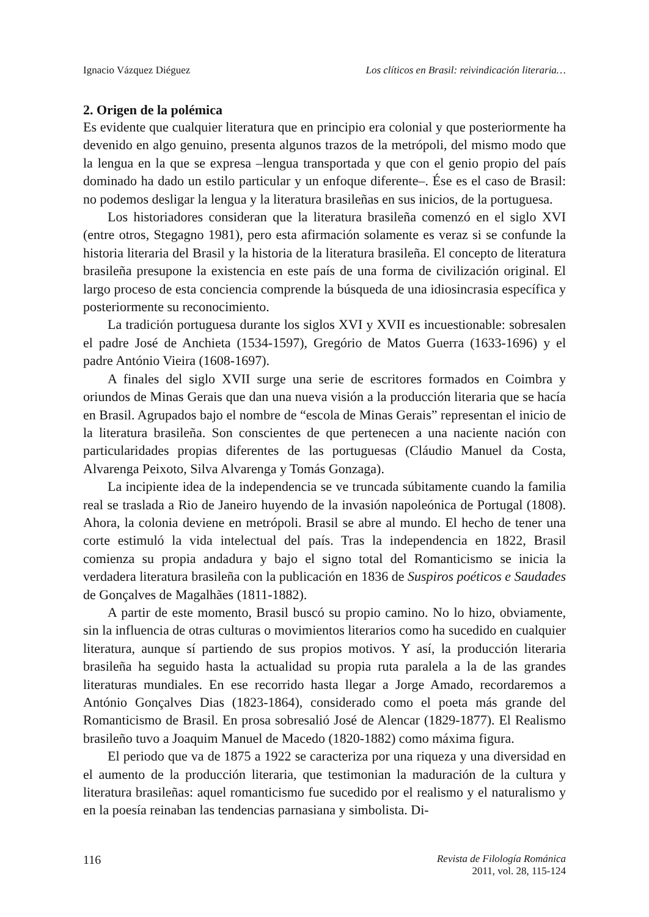Ignacio Vázquez Diéguez Los clíticos en Brasil: reivindicación literaria…
2. Origen de la polémica
Es evidente que cualquier literatura que en principio era colonial y que posteriormente ha devenido en algo genuino, presenta algunos trazos de la metrópoli, del mismo modo que la lengua en la que se expresa –lengua transportada y que con el genio propio del país dominado ha dado un estilo particular y un enfoque diferente–. Ése es el caso de Brasil: no podemos desligar la lengua y la literatura brasileñas en sus inicios, de la portuguesa.
Los historiadores consideran que la literatura brasileña comenzó en el siglo XVI (entre otros, Stegagno 1981), pero esta afirmación solamente es veraz si se confunde la historia literaria del Brasil y la historia de la literatura brasileña. El concepto de literatura brasileña presupone la existencia en este país de una forma de civilización original. El largo proceso de esta conciencia comprende la búsqueda de una idiosincrasia específica y posteriormente su reconocimiento.
La tradición portuguesa durante los siglos XVI y XVII es incuestionable: sobresalen el padre José de Anchieta (1534-1597), Gregório de Matos Guerra (1633-1696) y el padre António Vieira (1608-1697).
A finales del siglo XVII surge una serie de escritores formados en Coimbra y oriundos de Minas Gerais que dan una nueva visión a la producción literaria que se hacía en Brasil. Agrupados bajo el nombre de “escola de Minas Gerais” representan el inicio de la literatura brasileña. Son conscientes de que pertenecen a una naciente nación con particularidades propias diferentes de las portuguesas (Cláudio Manuel da Costa, Alvarenga Peixoto, Silva Alvarenga y Tomás Gonzaga).
La incipiente idea de la independencia se ve truncada súbitamente cuando la familia real se traslada a Rio de Janeiro huyendo de la invasión napoleónica de Portugal (1808). Ahora, la colonia deviene en metrópoli. Brasil se abre al mundo. El hecho de tener una corte estimuló la vida intelectual del país. Tras la independencia en 1822, Brasil comienza su propia andadura y bajo el signo total del Romanticismo se inicia la verdadera literatura brasileña con la publicación en 1836 de Suspiros poéticos e Saudades de Gonçalves de Magalhães (1811-1882).
A partir de este momento, Brasil buscó su propio camino. No lo hizo, obviamente, sin la influencia de otras culturas o movimientos literarios como ha sucedido en cualquier literatura, aunque sí partiendo de sus propios motivos. Y así, la producción literaria brasileña ha seguido hasta la actualidad su propia ruta paralela a la de las grandes literaturas mundiales. En ese recorrido hasta llegar a Jorge Amado, recordaremos a António Gonçalves Dias (1823-1864), considerado como el poeta más grande del Romanticismo de Brasil. En prosa sobresalió José de Alencar (1829-1877). El Realismo brasileño tuvo a Joaquim Manuel de Macedo (1820-1882) como máxima figura.
El periodo que va de 1875 a 1922 se caracteriza por una riqueza y una diversidad en el aumento de la producción literaria, que testimonian la maduración de la cultura y literatura brasileñas: aquel romanticismo fue sucedido por el realismo y el naturalismo y en la poesía reinaban las tendencias parnasiana y simbolista. Di-
116
Revista de Filología Románica
2011, vol. 28, 115-124